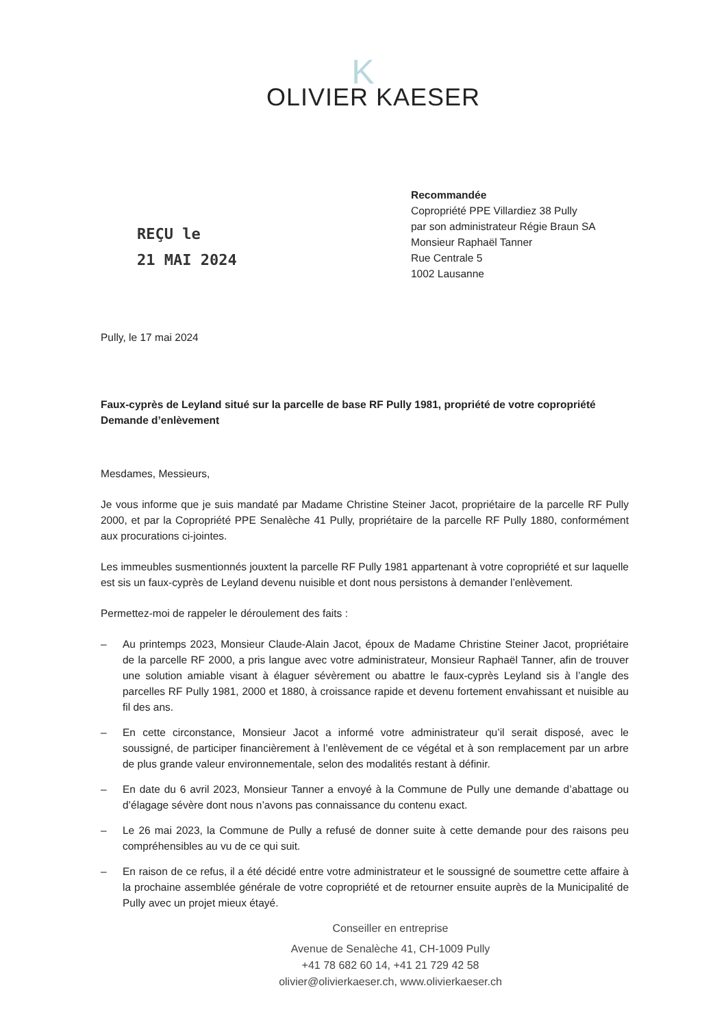K
OLIVIER KAESER
REÇU le
21 MAI 2024
Recommandée
Copropriété PPE Villardiez 38 Pully
par son administrateur Régie Braun SA
Monsieur Raphaël Tanner
Rue Centrale 5
1002 Lausanne
Pully, le 17 mai 2024
Faux-cyprès de Leyland situé sur la parcelle de base RF Pully 1981, propriété de votre copropriété
Demande d’enlèvement
Mesdames, Messieurs,
Je vous informe que je suis mandaté par Madame Christine Steiner Jacot, propriétaire de la parcelle RF Pully 2000, et par la Copropriété PPE Senalèche 41 Pully, propriétaire de la parcelle RF Pully 1880, conformément aux procurations ci-jointes.
Les immeubles susmentionnés jouxtent la parcelle RF Pully 1981 appartenant à votre copropriété et sur laquelle est sis un faux-cyprès de Leyland devenu nuisible et dont nous persistons à demander l’enlèvement.
Permettez-moi de rappeler le déroulement des faits :
– Au printemps 2023, Monsieur Claude-Alain Jacot, époux de Madame Christine Steiner Jacot, propriétaire de la parcelle RF 2000, a pris langue avec votre administrateur, Monsieur Raphaël Tanner, afin de trouver une solution amiable visant à élaguer sévèrement ou abattre le faux-cyprès Leyland sis à l’angle des parcelles RF Pully 1981, 2000 et 1880, à croissance rapide et devenu fortement envahissant et nuisible au fil des ans.
– En cette circonstance, Monsieur Jacot a informé votre administrateur qu’il serait disposé, avec le soussigné, de participer financièrement à l’enlèvement de ce végétal et à son remplacement par un arbre de plus grande valeur environnementale, selon des modalités restant à définir.
– En date du 6 avril 2023, Monsieur Tanner a envoyé à la Commune de Pully une demande d’abattage ou d’élagage sévère dont nous n’avons pas connaissance du contenu exact.
– Le 26 mai 2023, la Commune de Pully a refusé de donner suite à cette demande pour des raisons peu compréhensibles au vu de ce qui suit.
– En raison de ce refus, il a été décidé entre votre administrateur et le soussigné de soumettre cette affaire à la prochaine assemblée générale de votre copropriété et de retourner ensuite auprès de la Municipalité de Pully avec un projet mieux étayé.
Conseiller en entreprise
Avenue de Senalèche 41, CH-1009 Pully
+41 78 682 60 14, +41 21 729 42 58
olivier@olivierkaeser.ch, www.olivierkaeser.ch